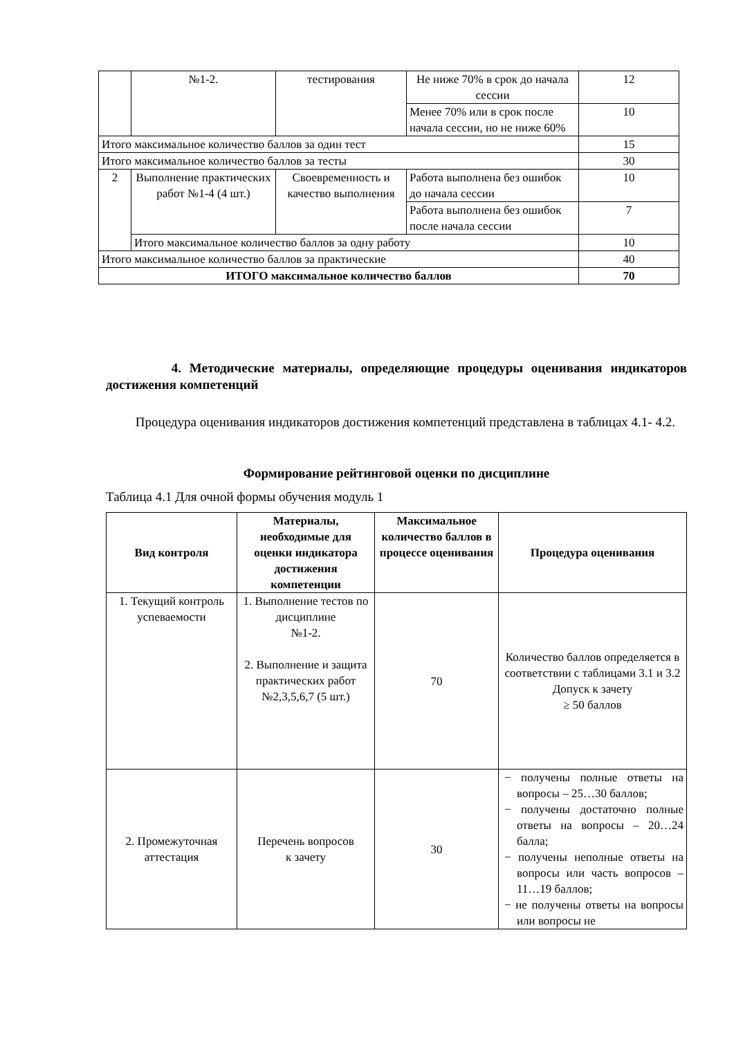| | №1-2. | тестирования | Не ниже 70% в срок до начала сессии | 12 |
| | | | Менее 70% или в срок после начала сессии, но не ниже 60% | 10 |
| Итого максимальное количество баллов за один тест | | | | 15 |
| Итого максимальное количество баллов за тесты | | | | 30 |
| 2 | Выполнение практических работ №1-4 (4 шт.) | Своевременность и качество выполнения | Работа выполнена без ошибок до начала сессии | 10 |
| | | | Работа выполнена без ошибок после начала сессии | 7 |
| | Итого максимальное количество баллов за одну работу | | | 10 |
| Итого максимальное количество баллов за практические | | | | 40 |
| ИТОГО максимальное количество баллов | | | | 70 |
4. Методические материалы, определяющие процедуры оценивания индикаторов достижения компетенций
Процедура оценивания индикаторов достижения компетенций представлена в таблицах 4.1- 4.2.
Формирование рейтинговой оценки по дисциплине
Таблица 4.1 Для очной формы обучения модуль 1
| Вид контроля | Материалы, необходимые для оценки индикатора достижения компетенции | Максимальное количество баллов в процессе оценивания | Процедура оценивания |
| --- | --- | --- | --- |
| 1. Текущий контроль успеваемости | 1. Выполнение тестов по дисциплине №1-2. 2. Выполнение и защита практических работ №2,3,5,6,7 (5 шт.) | 70 | Количество баллов определяется в соответствии с таблицами 3.1 и 3.2 Допуск к зачету ≥ 50 баллов |
| 2. Промежуточная аттестация | Перечень вопросов к зачету | 30 | − получены полные ответы на вопросы – 25…30 баллов; − получены достаточно полные ответы на вопросы – 20…24 балла; − получены неполные ответы на вопросы или часть вопросов – 11…19 баллов; − не получены ответы на вопросы или вопросы не |